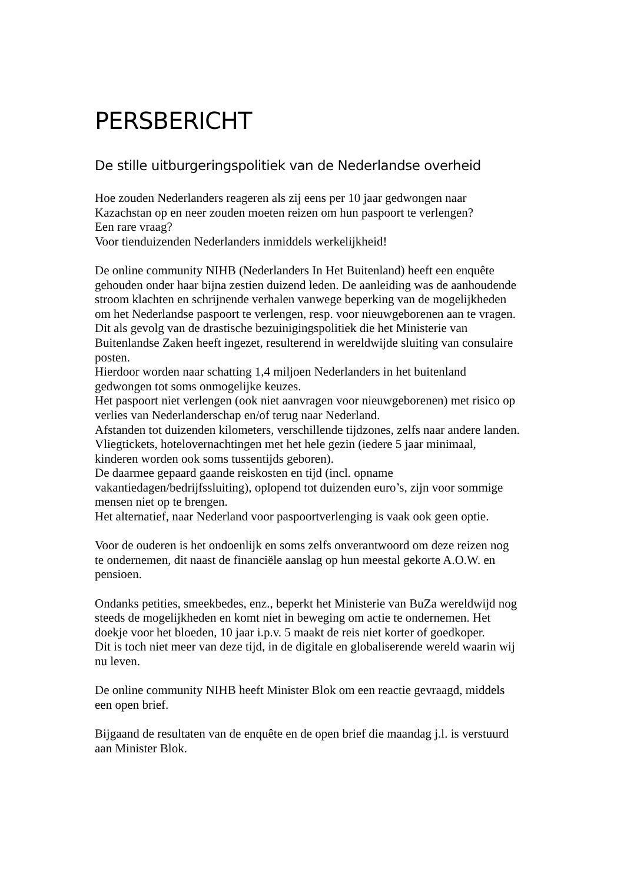PERSBERICHT
De stille uitburgeringspolitiek van de Nederlandse overheid
Hoe zouden Nederlanders reageren als zij eens per 10 jaar gedwongen naar
Kazachstan op en neer zouden moeten reizen om hun paspoort te verlengen?
Een rare vraag?
Voor tienduizenden Nederlanders inmiddels werkelijkheid!
De online community NIHB (Nederlanders In Het Buitenland) heeft een enquête
gehouden onder haar bijna zestien duizend leden. De aanleiding was de aanhoudende
stroom klachten en schrijnende verhalen vanwege beperking van de mogelijkheden
om het Nederlandse paspoort te verlengen, resp. voor nieuwgeborenen aan te vragen.
Dit als gevolg van de drastische bezuinigingspolitiek die het Ministerie van
Buitenlandse Zaken heeft ingezet, resulterend in wereldwijde sluiting van consulaire
posten.
Hierdoor worden naar schatting 1,4 miljoen Nederlanders in het buitenland
gedwongen tot soms onmogelijke keuzes.
Het paspoort niet verlengen (ook niet aanvragen voor nieuwgeborenen) met risico op
verlies van Nederlanderschap en/of terug naar Nederland.
Afstanden tot duizenden kilometers, verschillende tijdzones, zelfs naar andere landen.
Vliegtickets, hotelovernachtingen met het hele gezin (iedere 5 jaar minimaal,
kinderen worden ook soms tussentijds geboren).
De daarmee gepaard gaande reiskosten en tijd (incl. opname
vakantiedagen/bedrijfssluiting), oplopend tot duizenden euro’s, zijn voor sommige
mensen niet op te brengen.
Het alternatief, naar Nederland voor paspoortverlenging is vaak ook geen optie.
Voor de ouderen is het ondoenlijk en soms zelfs onverantwoord om deze reizen nog
te ondernemen, dit naast de financiële aanslag op hun meestal gekorte A.O.W. en
pensioen.
Ondanks petities, smeekbedes, enz., beperkt het Ministerie van BuZa wereldwijd nog
steeds de mogelijkheden en komt niet in beweging om actie te ondernemen. Het
doekje voor het bloeden, 10 jaar i.p.v. 5 maakt de reis niet korter of goedkoper.
Dit is toch niet meer van deze tijd, in de digitale en globaliserende wereld waarin wij
nu leven.
De online community NIHB heeft Minister Blok om een reactie gevraagd, middels
een open brief.
Bijgaand de resultaten van de enquête en de open brief die maandag j.l. is verstuurd
aan Minister Blok.